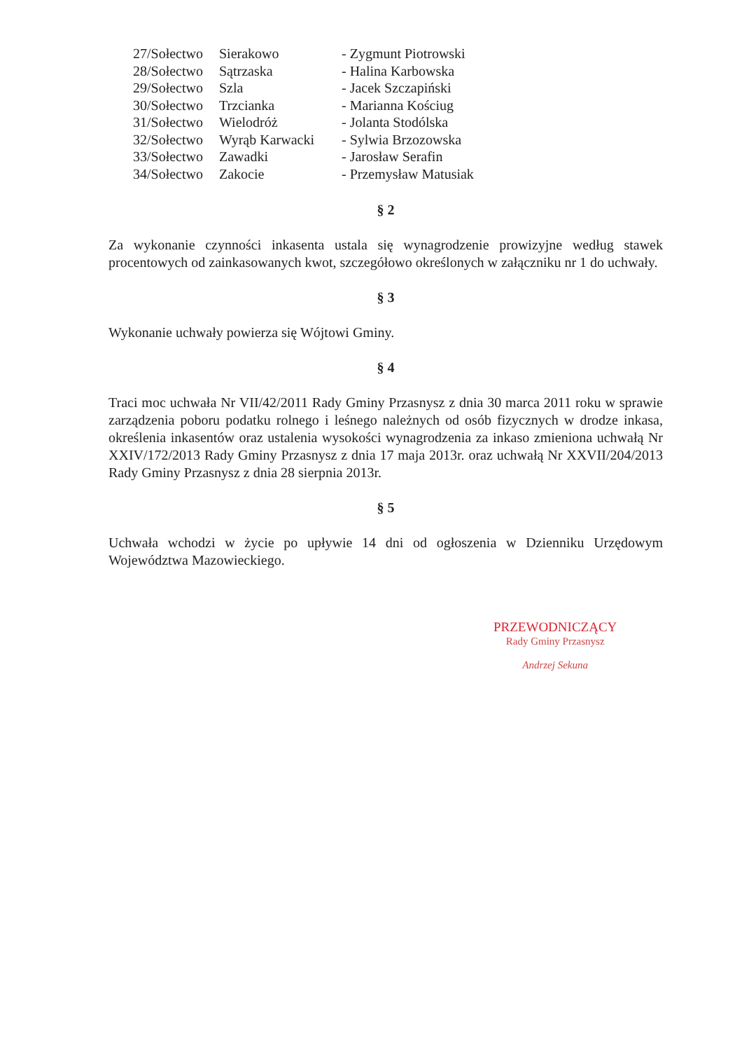27/Sołectwo Sierakowo - Zygmunt Piotrowski
28/Sołectwo Sątrzaska - Halina Karbowska
29/Sołectwo Szla - Jacek Szczapiński
30/Sołectwo Trzcianka - Marianna Kościug
31/Sołectwo Wielodróż - Jolanta Stodólska
32/Sołectwo Wyrąb Karwacki - Sylwia Brzozowska
33/Sołectwo Zawadki - Jarosław Serafin
34/Sołectwo Zakocie - Przemysław Matusiak
§ 2
Za wykonanie czynności inkasenta ustala się wynagrodzenie prowizyjne według stawek procentowych od zainkasowanych kwot, szczegółowo określonych w załączniku nr 1 do uchwały.
§ 3
Wykonanie uchwały powierza się Wójtowi Gminy.
§ 4
Traci moc uchwała Nr VII/42/2011 Rady Gminy Przasnysz z dnia 30 marca 2011 roku w sprawie zarządzenia poboru podatku rolnego i leśnego należnych od osób fizycznych w drodze inkasa, określenia inkasentów oraz ustalenia wysokości wynagrodzenia za inkaso zmieniona uchwałą Nr XXIV/172/2013 Rady Gminy Przasnysz z dnia 17 maja 2013r. oraz uchwałą Nr XXVII/204/2013 Rady Gminy Przasnysz z dnia 28 sierpnia 2013r.
§ 5
Uchwała wchodzi w życie po upływie 14 dni od ogłoszenia w Dzienniku Urzędowym Województwa Mazowieckiego.
PRZEWODNICZĄCY
Rady Gminy Przasnysz
Andrzej Sekuna